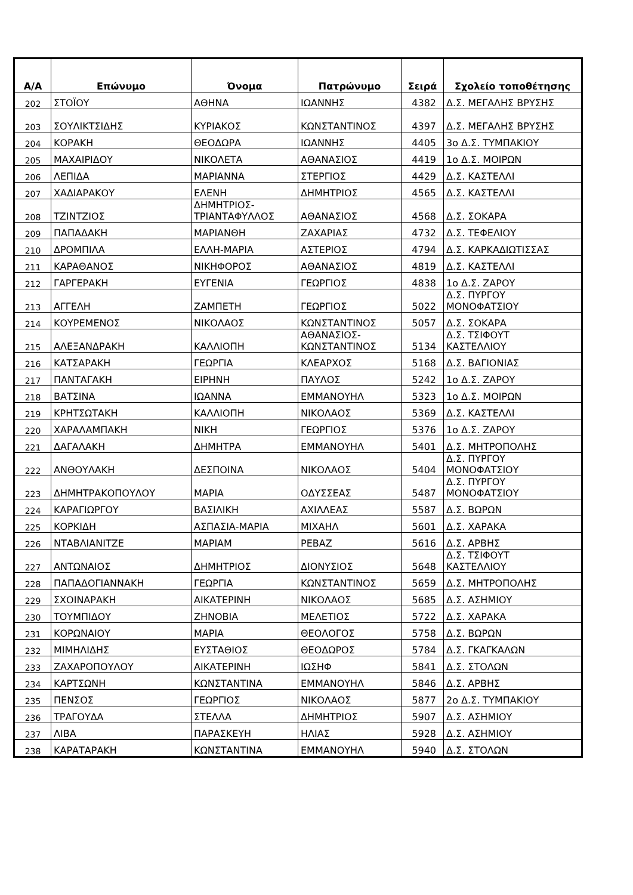| Α/Α | Επώνυμο | Όνομα | Πατρώνυμο | Σειρά | Σχολείο τοποθέτησης |
| --- | --- | --- | --- | --- | --- |
| 202 | ΣΤΟΪΟΥ | ΑΘΗΝΑ | ΙΩΑΝΝΗΣ | 4382 | Δ.Σ. ΜΕΓΑΛΗΣ ΒΡΥΣΗΣ |
| 203 | ΣΟΥΛΙΚΤΣΙΔΗΣ | ΚΥΡΙΑΚΟΣ | ΚΩΝΣΤΑΝΤΙΝΟΣ | 4397 | Δ.Σ. ΜΕΓΑΛΗΣ ΒΡΥΣΗΣ |
| 204 | ΚΟΡΑΚΗ | ΘΕΟΔΩΡΑ | ΙΩΑΝΝΗΣ | 4405 | 3ο Δ.Σ. ΤΥΜΠΑΚΙΟΥ |
| 205 | ΜΑΧΑΙΡΙΔΟΥ | ΝΙΚΟΛΕΤΑ | ΑΘΑΝΑΣΙΟΣ | 4419 | 1ο Δ.Σ. ΜΟΙΡΩΝ |
| 206 | ΛΕΠΙΔΑ | ΜΑΡΙΑΝΝΑ | ΣΤΕΡΓΙΟΣ | 4429 | Δ.Σ. ΚΑΣΤΕΛΛΙ |
| 207 | ΧΑΔΙΑΡΑΚΟΥ | ΕΛΕΝΗ | ΔΗΜΗΤΡΙΟΣ | 4565 | Δ.Σ. ΚΑΣΤΕΛΛΙ |
| 208 | ΤΖΙΝΤΖΙΟΣ | ΔΗΜΗΤΡΙΟΣ- ΤΡΙΑΝΤΑΦΥΛΛΟΣ | ΑΘΑΝΑΣΙΟΣ | 4568 | Δ.Σ. ΣΟΚΑΡΑ |
| 209 | ΠΑΠΑΔΑΚΗ | ΜΑΡΙΑΝΘΗ | ΖΑΧΑΡΙΑΣ | 4732 | Δ.Σ. ΤΕΦΕΛΙΟΥ |
| 210 | ΔΡΟΜΠΙΛΑ | ΕΛΛΗ-ΜΑΡΙΑ | ΑΣΤΕΡΙΟΣ | 4794 | Δ.Σ. ΚΑΡΚΑΔΙΩΤΙΣΣΑΣ |
| 211 | ΚΑΡΑΘΑΝΟΣ | ΝΙΚΗΦΟΡΟΣ | ΑΘΑΝΑΣΙΟΣ | 4819 | Δ.Σ. ΚΑΣΤΕΛΛΙ |
| 212 | ΓΑΡΓΕΡΑΚΗ | ΕΥΓΕΝΙΑ | ΓΕΩΡΓΙΟΣ | 4838 | 1ο Δ.Σ. ΖΑΡΟΥ |
| 213 | ΑΓΓΕΛΗ | ΖΑΜΠΕΤΗ | ΓΕΩΡΓΙΟΣ | 5022 | Δ.Σ. ΠΥΡΓΟΥ ΜΟΝΟΦΑΤΣΙΟΥ |
| 214 | ΚΟΥΡΕΜΕΝΟΣ | ΝΙΚΟΛΑΟΣ | ΚΩΝΣΤΑΝΤΙΝΟΣ | 5057 | Δ.Σ. ΣΟΚΑΡΑ |
| 215 | ΑΛΕΞΑΝΔΡΑΚΗ | ΚΑΛΛΙΟΠΗ | ΑΘΑΝΑΣΙΟΣ- ΚΩΝΣΤΑΝΤΙΝΟΣ | 5134 | Δ.Σ. ΤΣΙΦΟΥΤ ΚΑΣΤΕΛΛΙΟΥ |
| 216 | ΚΑΤΣΑΡΑΚΗ | ΓΕΩΡΓΙΑ | ΚΛΕΑΡΧΟΣ | 5168 | Δ.Σ. ΒΑΓΙΟΝΙΑΣ |
| 217 | ΠΑΝΤΑΓΑΚΗ | ΕΙΡΗΝΗ | ΠΑΥΛΟΣ | 5242 | 1ο Δ.Σ. ΖΑΡΟΥ |
| 218 | ΒΑΤΣΙΝΑ | ΙΩΑΝΝΑ | ΕΜΜΑΝΟΥΗΛ | 5323 | 1ο Δ.Σ. ΜΟΙΡΩΝ |
| 219 | ΚΡΗΤΣΩΤΑΚΗ | ΚΑΛΛΙΟΠΗ | ΝΙΚΟΛΑΟΣ | 5369 | Δ.Σ. ΚΑΣΤΕΛΛΙ |
| 220 | ΧΑΡΑΛΑΜΠΑΚΗ | ΝΙΚΗ | ΓΕΩΡΓΙΟΣ | 5376 | 1ο Δ.Σ. ΖΑΡΟΥ |
| 221 | ΔΑΓΑΛΑΚΗ | ΔΗΜΗΤΡΑ | ΕΜΜΑΝΟΥΗΛ | 5401 | Δ.Σ. ΜΗΤΡΟΠΟΛΗΣ |
| 222 | ΑΝΘΟΥΛΑΚΗ | ΔΕΣΠΟΙΝΑ | ΝΙΚΟΛΑΟΣ | 5404 | Δ.Σ. ΠΥΡΓΟΥ ΜΟΝΟΦΑΤΣΙΟΥ |
| 223 | ΔΗΜΗΤΡΑΚΟΠΟΥΛΟΥ | ΜΑΡΙΑ | ΟΔΥΣΣΕΑΣ | 5487 | Δ.Σ. ΠΥΡΓΟΥ ΜΟΝΟΦΑΤΣΙΟΥ |
| 224 | ΚΑΡΑΓΙΩΡΓΟΥ | ΒΑΣΙΛΙΚΗ | ΑΧΙΛΛΕΑΣ | 5587 | Δ.Σ. ΒΩΡΩΝ |
| 225 | ΚΟΡΚΙΔΗ | ΑΣΠΑΣΙΑ-ΜΑΡΙΑ | ΜΙΧΑΗΛ | 5601 | Δ.Σ. ΧΑΡΑΚΑ |
| 226 | ΝΤΑΒΛΙΑΝΙΤΖΕ | ΜΑΡΙΑΜ | ΡΕΒΑΖ | 5616 | Δ.Σ. ΑΡΒΗΣ |
| 227 | ΑΝΤΩΝΑΙΟΣ | ΔΗΜΗΤΡΙΟΣ | ΔΙΟΝΥΣΙΟΣ | 5648 | Δ.Σ. ΤΣΙΦΟΥΤ ΚΑΣΤΕΛΛΙΟΥ |
| 228 | ΠΑΠΑΔΟΓΙΑΝΝΑΚΗ | ΓΕΩΡΓΙΑ | ΚΩΝΣΤΑΝΤΙΝΟΣ | 5659 | Δ.Σ. ΜΗΤΡΟΠΟΛΗΣ |
| 229 | ΣΧΟΙΝΑΡΑΚΗ | ΑΙΚΑΤΕΡΙΝΗ | ΝΙΚΟΛΑΟΣ | 5685 | Δ.Σ. ΑΣΗΜΙΟΥ |
| 230 | ΤΟΥΜΠΙΔΟΥ | ΖΗΝΟΒΙΑ | ΜΕΛΕΤΙΟΣ | 5722 | Δ.Σ. ΧΑΡΑΚΑ |
| 231 | ΚΟΡΩΝΑΙΟΥ | ΜΑΡΙΑ | ΘΕΟΛΟΓΟΣ | 5758 | Δ.Σ. ΒΩΡΩΝ |
| 232 | ΜΙΜΗΛΙΔΗΣ | ΕΥΣΤΑΘΙΟΣ | ΘΕΟΔΩΡΟΣ | 5784 | Δ.Σ. ΓΚΑΓΚΑΛΩΝ |
| 233 | ΖΑΧΑΡΟΠΟΥΛΟΥ | ΑΙΚΑΤΕΡΙΝΗ | ΙΩΣΗΦ | 5841 | Δ.Σ. ΣΤΟΛΩΝ |
| 234 | ΚΑΡΤΣΩΝΗ | ΚΩΝΣΤΑΝΤΙΝΑ | ΕΜΜΑΝΟΥΗΛ | 5846 | Δ.Σ. ΑΡΒΗΣ |
| 235 | ΠΕΝΣΟΣ | ΓΕΩΡΓΙΟΣ | ΝΙΚΟΛΑΟΣ | 5877 | 2ο Δ.Σ. ΤΥΜΠΑΚΙΟΥ |
| 236 | ΤΡΑΓΟΥΔΑ | ΣΤΕΛΛΑ | ΔΗΜΗΤΡΙΟΣ | 5907 | Δ.Σ. ΑΣΗΜΙΟΥ |
| 237 | ΛΙΒΑ | ΠΑΡΑΣΚΕΥΗ | ΗΛΙΑΣ | 5928 | Δ.Σ. ΑΣΗΜΙΟΥ |
| 238 | ΚΑΡΑΤΑΡΑΚΗ | ΚΩΝΣΤΑΝΤΙΝΑ | ΕΜΜΑΝΟΥΗΛ | 5940 | Δ.Σ. ΣΤΟΛΩΝ |